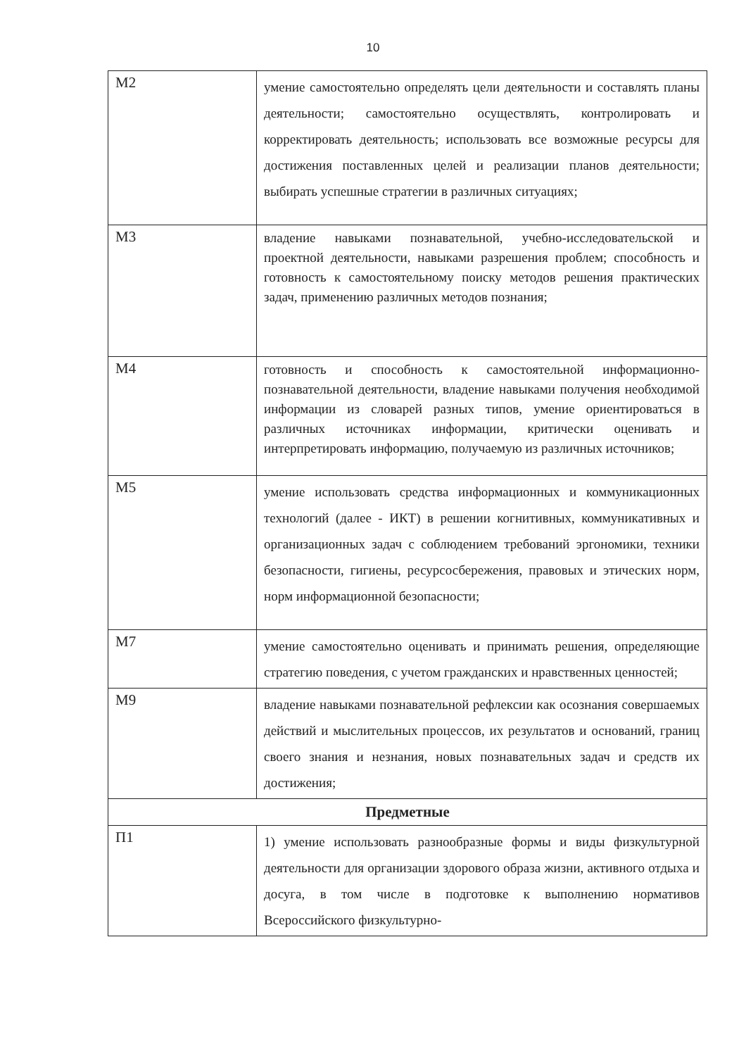10
| М2 | умение самостоятельно определять цели деятельности и составлять планы деятельности; самостоятельно осуществлять, контролировать и корректировать деятельность; использовать все возможные ресурсы для достижения поставленных целей и реализации планов деятельности; выбирать успешные стратегии в различных ситуациях; |
| М3 | владение навыками познавательной, учебно-исследовательской и проектной деятельности, навыками разрешения проблем; способность и готовность к самостоятельному поиску методов решения практических задач, применению различных методов познания; |
| М4 | готовность и способность к самостоятельной информационно-познавательной деятельности, владение навыками получения необходимой информации из словарей разных типов, умение ориентироваться в различных источниках информации, критически оценивать и интерпретировать информацию, получаемую из различных источников; |
| М5 | умение использовать средства информационных и коммуникационных технологий (далее - ИКТ) в решении когнитивных, коммуникативных и организационных задач с соблюдением требований эргономики, техники безопасности, гигиены, ресурсосбережения, правовых и этических норм, норм информационной безопасности; |
| М7 | умение самостоятельно оценивать и принимать решения, определяющие стратегию поведения, с учетом гражданских и нравственных ценностей; |
| М9 | владение навыками познавательной рефлексии как осознания совершаемых действий и мыслительных процессов, их результатов и оснований, границ своего знания и незнания, новых познавательных задач и средств их достижения; |
| Предметные | |
| П1 | 1) умение использовать разнообразные формы и виды физкультурной деятельности для организации здорового образа жизни, активного отдыха и досуга, в том числе в подготовке к выполнению нормативов Всероссийского физкультурно- |